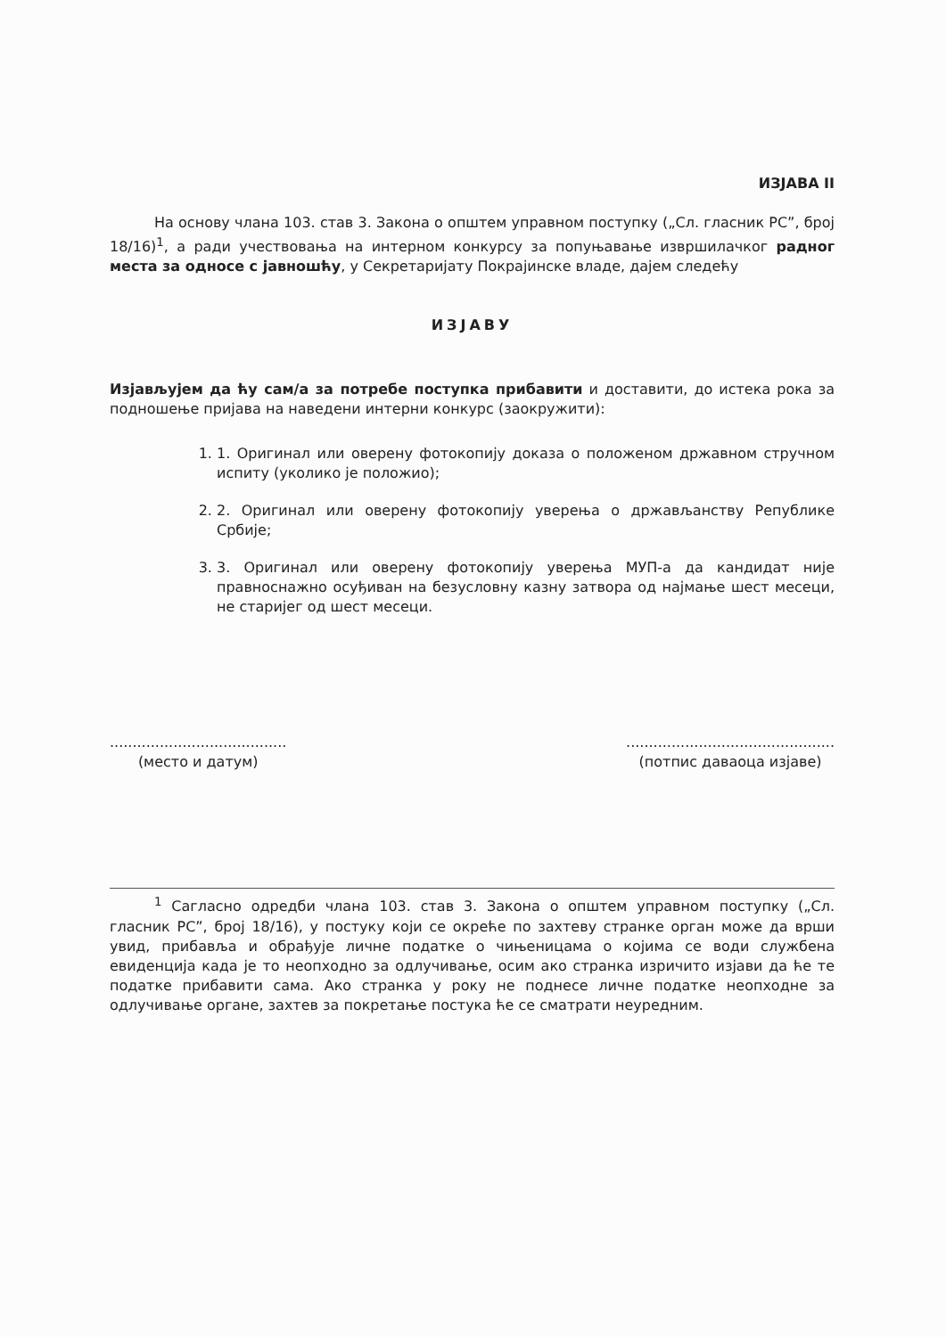ИЗЈАВА II
На основу члана 103. став 3. Закона о општем управном поступку („Сл. гласник РС”, број 18/16)<sup>1</sup>, а ради учествовања на интерном конкурсу за попуњавање извршилачког радног места за односе с јавношћу, у Секретаријату Покрајинске владе, дајем следећу
ИЗЈАВУ
Изјављујем да ћу сам/а за потребе поступка прибавити и доставити, до истека рока за подношење пријава на наведени интерни конкурс (заокружити):
1. 1. Оригинал или оверену фотокопију доказа о положеном државном стручном испиту (уколико је положио);
2. 2. Оригинал или оверену фотокопију уверења о држављанству Републике Србије;
3. 3. Оригинал или оверену фотокопију уверења МУП-а да кандидат није правноснажно осуђиван на безусловну казну затвора од најмање шест месеци, не старијег од шест месеци.
.......................................
(место и датум)
..............................................
(потпис даваоца изјаве)
<sup>1</sup> Сагласно одредби члана 103. став 3. Закона о општем управном поступку („Сл. гласник РС”, број 18/16), у постуку који се окреће по захтеву странке орган може да врши увид, прибавља и обрађује личне податке о чињеницама о којима се води службена евиденција када је то неопходно за одлучивање, осим ако странка изричито изјави да ће те податке прибавити сама. Ако странка у року не поднесе личне податке неопходне за одлучивање органе, захтев за покретање постука ће се сматрати неуредним.